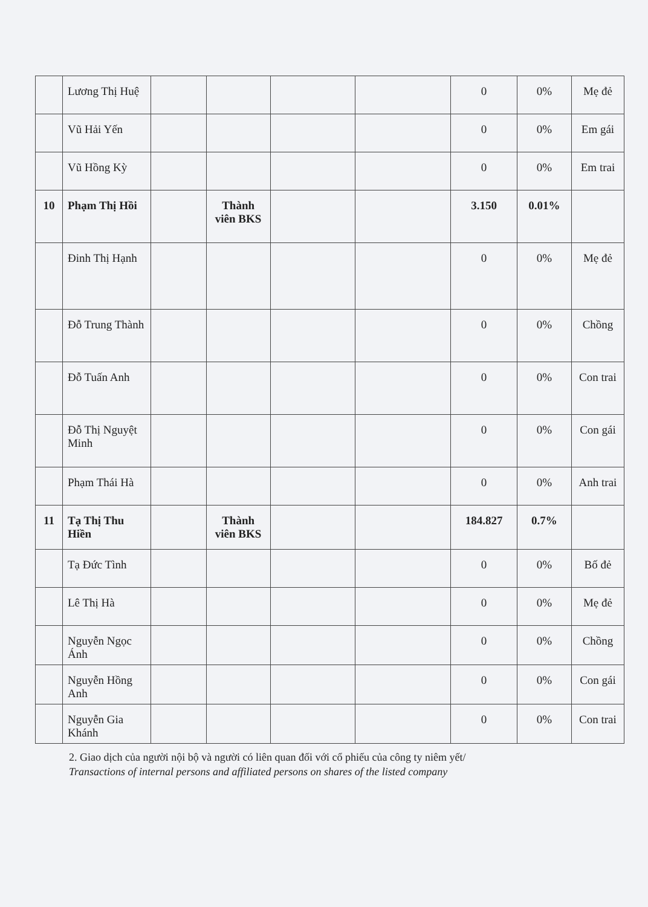| | Lương Thị Huệ | | | | | 0 | 0% | Mẹ đẻ |
| | Vũ Hải Yến | | | | | 0 | 0% | Em gái |
| | Vũ Hồng Kỳ | | | | | 0 | 0% | Em trai |
| 10 | Phạm Thị Hồi | | Thành viên BKS | | | 3.150 | 0.01% | |
| | Đinh Thị Hạnh | | | | | 0 | 0% | Mẹ đẻ |
| | Đỗ Trung Thành | | | | | 0 | 0% | Chồng |
| | Đỗ Tuấn Anh | | | | | 0 | 0% | Con trai |
| | Đỗ Thị Nguyệt Minh | | | | | 0 | 0% | Con gái |
| | Phạm Thái Hà | | | | | 0 | 0% | Anh trai |
| 11 | Tạ Thị Thu Hiền | | Thành viên BKS | | | 184.827 | 0.7% | |
| | Tạ Đức Tình | | | | | 0 | 0% | Bố đẻ |
| | Lê Thị Hà | | | | | 0 | 0% | Mẹ đẻ |
| | Nguyễn Ngọc Ánh | | | | | 0 | 0% | Chồng |
| | Nguyễn Hồng Anh | | | | | 0 | 0% | Con gái |
| | Nguyễn Gia Khánh | | | | | 0 | 0% | Con trai |
2. Giao dịch của người nội bộ và người có liên quan đối với cổ phiếu của công ty niêm yết/
Transactions of internal persons and affiliated persons on shares of the listed company